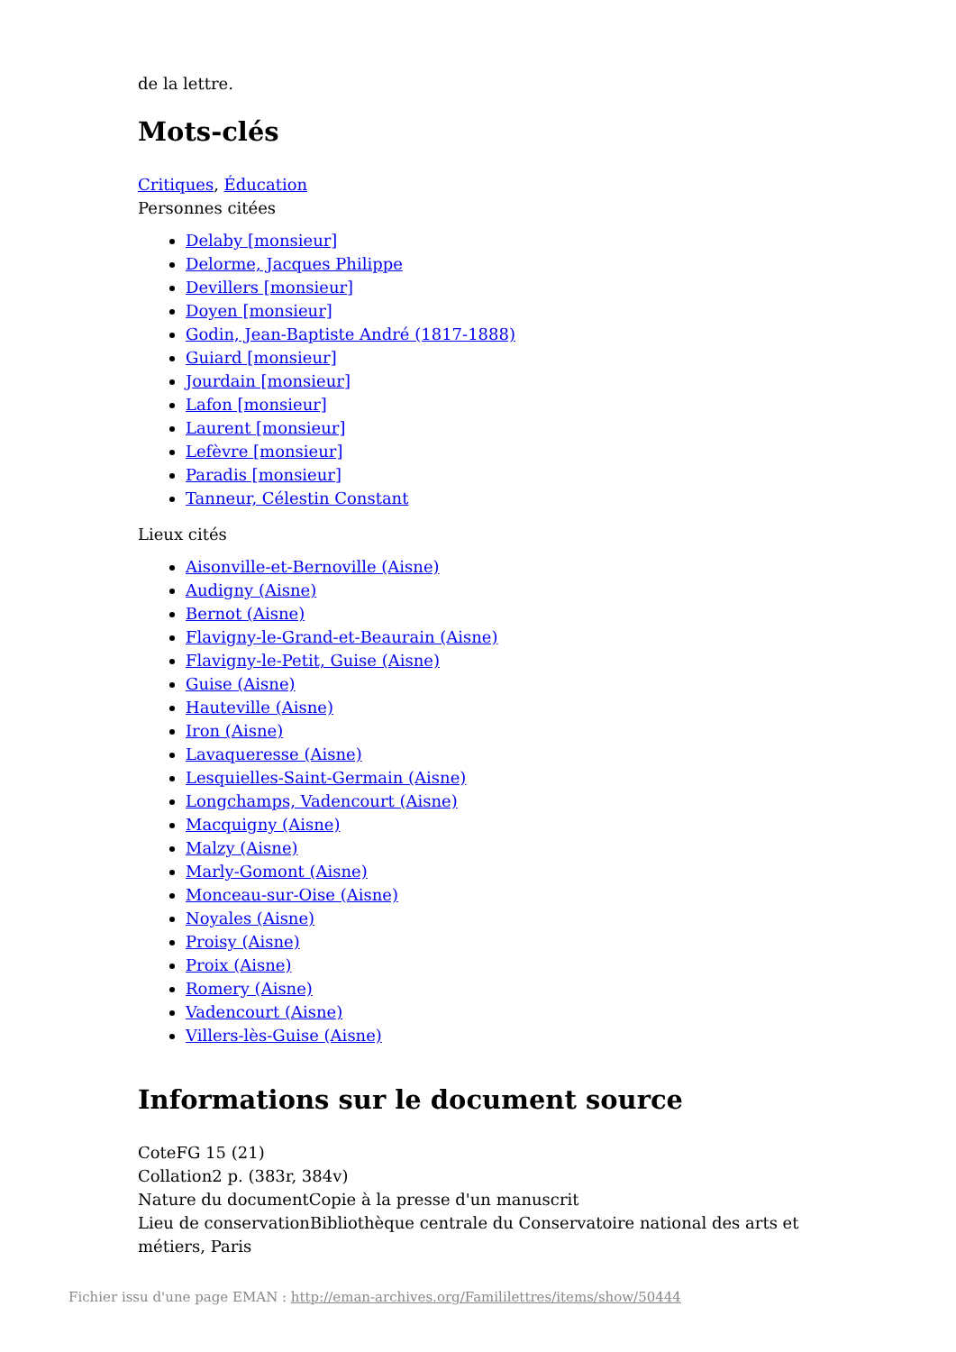de la lettre.
Mots-clés
Critiques, Éducation
Personnes citées
Delaby [monsieur]
Delorme, Jacques Philippe
Devillers [monsieur]
Doyen [monsieur]
Godin, Jean-Baptiste André (1817-1888)
Guiard [monsieur]
Jourdain [monsieur]
Lafon [monsieur]
Laurent [monsieur]
Lefèvre [monsieur]
Paradis [monsieur]
Tanneur, Célestin Constant
Lieux cités
Aisonville-et-Bernoville (Aisne)
Audigny (Aisne)
Bernot (Aisne)
Flavigny-le-Grand-et-Beaurain (Aisne)
Flavigny-le-Petit, Guise (Aisne)
Guise (Aisne)
Hauteville (Aisne)
Iron (Aisne)
Lavaqueresse (Aisne)
Lesquielles-Saint-Germain (Aisne)
Longchamps, Vadencourt (Aisne)
Macquigny (Aisne)
Malzy (Aisne)
Marly-Gomont (Aisne)
Monceau-sur-Oise (Aisne)
Noyales (Aisne)
Proisy (Aisne)
Proix (Aisne)
Romery (Aisne)
Vadencourt (Aisne)
Villers-lès-Guise (Aisne)
Informations sur le document source
CoteFG 15 (21)
Collation2 p. (383r, 384v)
Nature du documentCopie à la presse d'un manuscrit
Lieu de conservationBibliothèque centrale du Conservatoire national des arts et métiers, Paris
Fichier issu d'une page EMAN : http://eman-archives.org/Famililettres/items/show/50444